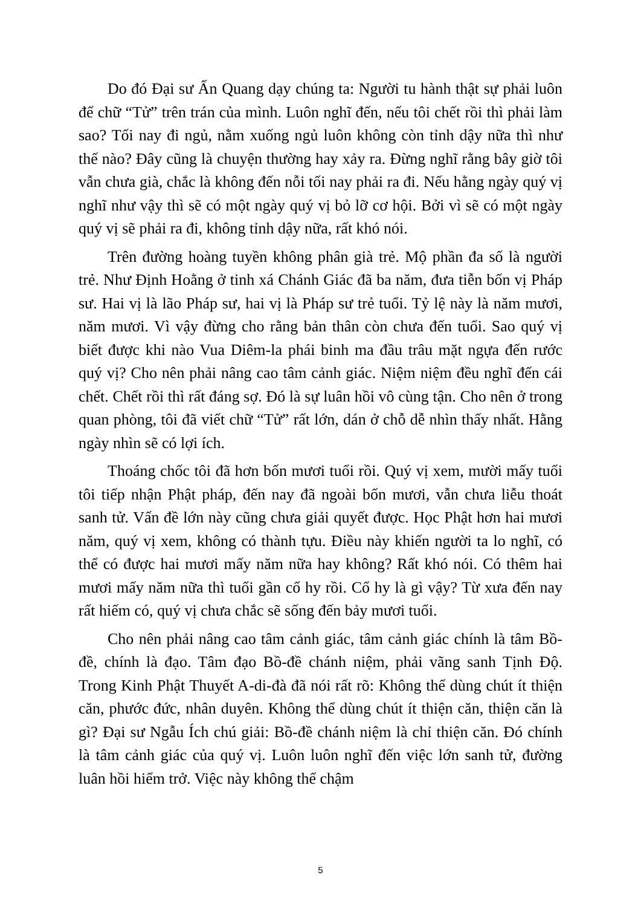Do đó Đại sư Ấn Quang dạy chúng ta: Người tu hành thật sự phải luôn để chữ “Tử” trên trán của mình. Luôn nghĩ đến, nếu tôi chết rồi thì phải làm sao? Tối nay đi ngủ, nằm xuống ngủ luôn không còn tỉnh dậy nữa thì như thế nào? Đây cũng là chuyện thường hay xảy ra. Đừng nghĩ rằng bây giờ tôi vẫn chưa già, chắc là không đến nỗi tối nay phải ra đi. Nếu hằng ngày quý vị nghĩ như vậy thì sẽ có một ngày quý vị bỏ lỡ cơ hội. Bởi vì sẽ có một ngày quý vị sẽ phải ra đi, không tỉnh dậy nữa, rất khó nói.
Trên đường hoàng tuyền không phân già trẻ. Mộ phần đa số là người trẻ. Như Định Hoằng ở tinh xá Chánh Giác đã ba năm, đưa tiễn bốn vị Pháp sư. Hai vị là lão Pháp sư, hai vị là Pháp sư trẻ tuổi. Tỷ lệ này là năm mươi, năm mươi. Vì vậy đừng cho rằng bản thân còn chưa đến tuổi. Sao quý vị biết được khi nào Vua Diêm-la phái binh ma đầu trâu mặt ngựa đến rước quý vị? Cho nên phải nâng cao tâm cảnh giác. Niệm niệm đều nghĩ đến cái chết. Chết rồi thì rất đáng sợ. Đó là sự luân hồi vô cùng tận. Cho nên ở trong quan phòng, tôi đã viết chữ “Tử” rất lớn, dán ở chỗ dễ nhìn thấy nhất. Hằng ngày nhìn sẽ có lợi ích.
Thoáng chốc tôi đã hơn bốn mươi tuổi rồi. Quý vị xem, mười mấy tuổi tôi tiếp nhận Phật pháp, đến nay đã ngoài bốn mươi, vẫn chưa liễu thoát sanh tử. Vấn đề lớn này cũng chưa giải quyết được. Học Phật hơn hai mươi năm, quý vị xem, không có thành tựu. Điều này khiến người ta lo nghĩ, có thể có được hai mươi mấy năm nữa hay không? Rất khó nói. Có thêm hai mươi mấy năm nữa thì tuổi gần cổ hy rồi. Cổ hy là gì vậy? Từ xưa đến nay rất hiếm có, quý vị chưa chắc sẽ sống đến bảy mươi tuổi.
Cho nên phải nâng cao tâm cảnh giác, tâm cảnh giác chính là tâm Bồ-đề, chính là đạo. Tâm đạo Bồ-đề chánh niệm, phải vãng sanh Tịnh Độ. Trong Kinh Phật Thuyết A-di-đà đã nói rất rõ: Không thể dùng chút ít thiện căn, phước đức, nhân duyên. Không thể dùng chút ít thiện căn, thiện căn là gì? Đại sư Ngẫu Ích chú giải: Bồ-đề chánh niệm là chỉ thiện căn. Đó chính là tâm cảnh giác của quý vị. Luôn luôn nghĩ đến việc lớn sanh tử, đường luân hồi hiểm trở. Việc này không thể chậm
5